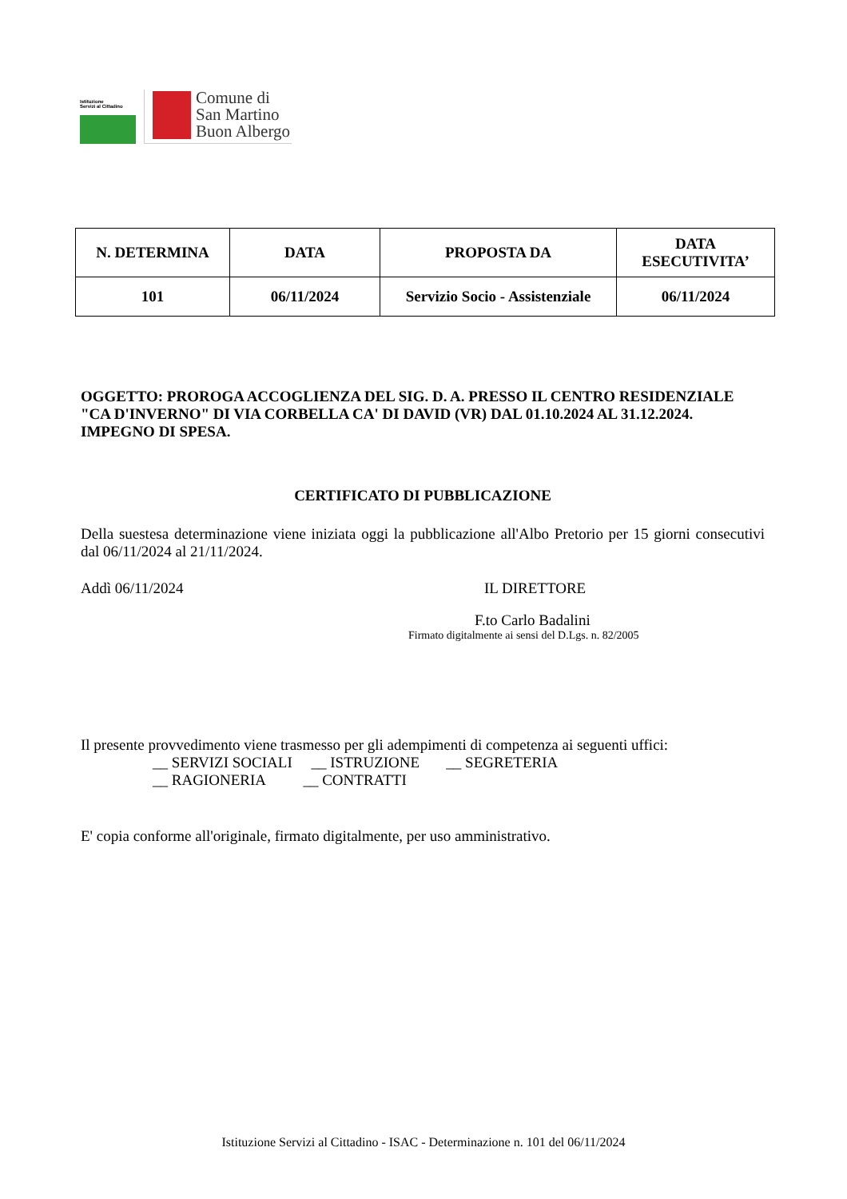Istituzione
Servizi al Cittadino
Comune di
San Martino
Buon Albergo
| N. DETERMINA | DATA | PROPOSTA DA | DATA ESECUTIVITA’ |
| --- | --- | --- | --- |
| 101 | 06/11/2024 | Servizio Socio - Assistenziale | 06/11/2024 |
OGGETTO: PROROGA ACCOGLIENZA DEL SIG. D. A. PRESSO IL CENTRO RESIDENZIALE "CA D'INVERNO" DI VIA CORBELLA CA' DI DAVID (VR) DAL 01.10.2024 AL 31.12.2024. IMPEGNO DI SPESA.
CERTIFICATO DI PUBBLICAZIONE
Della suestesa determinazione viene iniziata oggi la pubblicazione all'Albo Pretorio per 15 giorni consecutivi dal 06/11/2024 al 21/11/2024.
Addì 06/11/2024 IL DIRETTORE
F.to Carlo Badalini
Firmato digitalmente ai sensi del D.Lgs. n. 82/2005
Il presente provvedimento viene trasmesso per gli adempimenti di competenza ai seguenti uffici:
__ SERVIZI SOCIALI __ ISTRUZIONE __ SEGRETERIA
__ RAGIONERIA __ CONTRATTI
E' copia conforme all'originale, firmato digitalmente, per uso amministrativo.
Istituzione Servizi al Cittadino - ISAC - Determinazione n. 101 del 06/11/2024